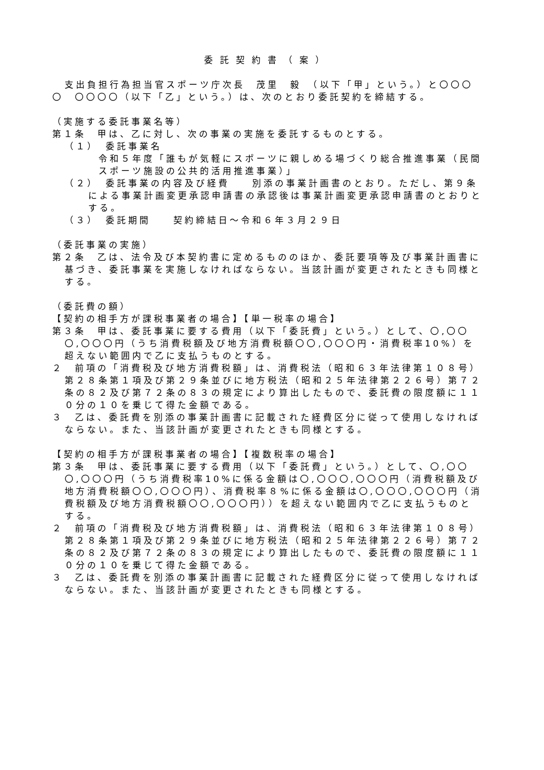委託契約書（案）
支出負担行為担当官スポーツ庁次長　茂里　毅　（以下「甲」という。）と〇〇〇〇　〇〇〇〇（以下「乙」という。）は、次のとおり委託契約を締結する。
（実施する委託事業名等）
第１条　甲は、乙に対し、次の事業の実施を委託するものとする。
（１）　委託事業名
令和５年度「誰もが気軽にスポーツに親しめる場づくり総合推進事業（民間スポーツ施設の公共的活用推進事業）」
（２）　委託事業の内容及び経費　　別添の事業計画書のとおり。ただし、第９条による事業計画変更承認申請書の承認後は事業計画変更承認申請書のとおりとする。
（３）　委託期間　　契約締結日～令和６年３月２９日
（委託事業の実施）
第２条　乙は、法令及び本契約書に定めるもののほか、委託要項等及び事業計画書に基づき、委託事業を実施しなければならない。当該計画が変更されたときも同様とする。
（委託費の額）
【契約の相手方が課税事業者の場合】【単一税率の場合】
第３条　甲は、委託事業に要する費用（以下「委託費」という。）として、〇,〇〇〇,〇〇〇円（うち消費税額及び地方消費税額〇〇,〇〇〇円・消費税率10%）を超えない範囲内で乙に支払うものとする。
２　前項の「消費税及び地方消費税額」は、消費税法（昭和６３年法律第１０８号）第２８条第１項及び第２９条並びに地方税法（昭和２５年法律第２２６号）第７２条の８２及び第７２条の８３の規定により算出したもので、委託費の限度額に１１０分の１０を乗じて得た金額である。
３　乙は、委託費を別添の事業計画書に記載された経費区分に従って使用しなければならない。また、当該計画が変更されたときも同様とする。
【契約の相手方が課税事業者の場合】【複数税率の場合】
第３条　甲は、委託事業に要する費用（以下「委託費」という。）として、〇,〇〇〇,〇〇〇円（うち消費税率10%に係る金額は〇,〇〇〇,〇〇〇円（消費税額及び地方消費税額〇〇,〇〇〇円）、消費税率８%に係る金額は〇,〇〇〇,〇〇〇円（消費税額及び地方消費税額〇〇,〇〇〇円））を超えない範囲内で乙に支払うものとする。
２　前項の「消費税及び地方消費税額」は、消費税法（昭和６３年法律第１０８号）第２８条第１項及び第２９条並びに地方税法（昭和２５年法律第２２６号）第７２条の８２及び第７２条の８３の規定により算出したもので、委託費の限度額に１１０分の１０を乗じて得た金額である。
３　乙は、委託費を別添の事業計画書に記載された経費区分に従って使用しなければならない。また、当該計画が変更されたときも同様とする。